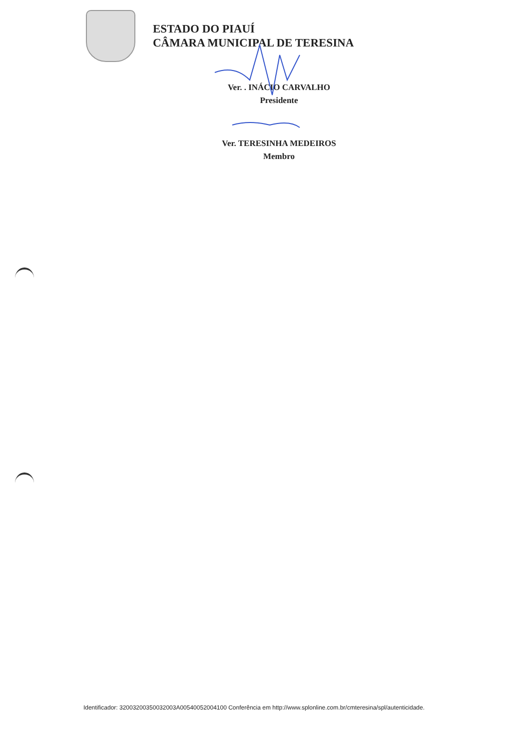ESTADO DO PIAUÍ
CÂMARA MUNICIPAL DE TERESINA
Ver. . INÁCIO CARVALHO
Presidente
Ver. TERESINHA MEDEIROS
Membro
Identificador: 32003200350032003A00540052004100 Conferência em http://www.splonline.com.br/cmteresina/spl/autenticidade.